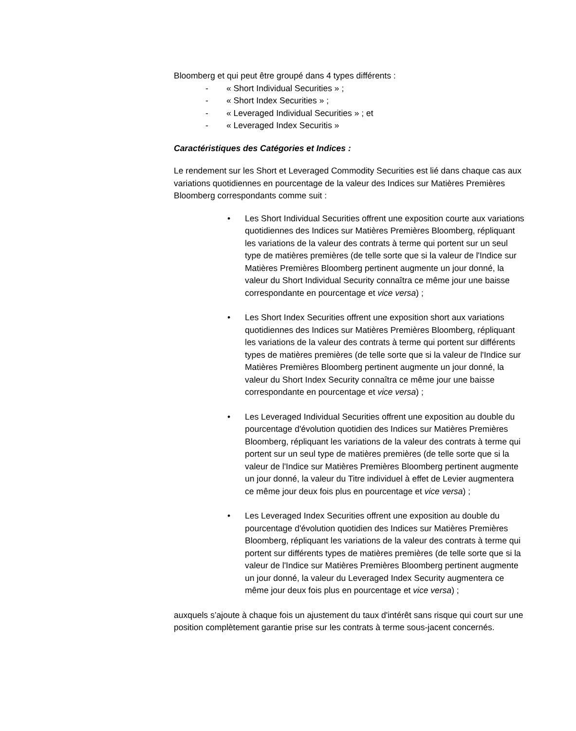Bloomberg et qui peut être groupé dans 4 types différents :
- « Short Individual Securities » ;
- « Short Index Securities » ;
- « Leveraged Individual Securities » ; et
- « Leveraged Index Securitis »
Caractéristiques des Catégories et Indices :
Le rendement sur les Short et Leveraged Commodity Securities est lié dans chaque cas aux variations quotidiennes en pourcentage de la valeur des Indices sur Matières Premières Bloomberg correspondants comme suit :
• Les Short Individual Securities offrent une exposition courte aux variations quotidiennes des Indices sur Matières Premières Bloomberg, répliquant les variations de la valeur des contrats à terme qui portent sur un seul type de matières premières (de telle sorte que si la valeur de l'Indice sur Matières Premières Bloomberg pertinent augmente un jour donné, la valeur du Short Individual Security connaîtra ce même jour une baisse correspondante en pourcentage et vice versa) ;
• Les Short Index Securities offrent une exposition short aux variations quotidiennes des Indices sur Matières Premières Bloomberg, répliquant les variations de la valeur des contrats à terme qui portent sur différents types de matières premières (de telle sorte que si la valeur de l'Indice sur Matières Premières Bloomberg pertinent augmente un jour donné, la valeur du Short Index Security connaîtra ce même jour une baisse correspondante en pourcentage et vice versa) ;
• Les Leveraged Individual Securities offrent une exposition au double du pourcentage d'évolution quotidien des Indices sur Matières Premières Bloomberg, répliquant les variations de la valeur des contrats à terme qui portent sur un seul type de matières premières (de telle sorte que si la valeur de l'Indice sur Matières Premières Bloomberg pertinent augmente un jour donné, la valeur du Titre individuel à effet de Levier augmentera ce même jour deux fois plus en pourcentage et vice versa) ;
• Les Leveraged Index Securities offrent une exposition au double du pourcentage d'évolution quotidien des Indices sur Matières Premières Bloomberg, répliquant les variations de la valeur des contrats à terme qui portent sur différents types de matières premières (de telle sorte que si la valeur de l'Indice sur Matières Premières Bloomberg pertinent augmente un jour donné, la valeur du Leveraged Index Security augmentera ce même jour deux fois plus en pourcentage et vice versa) ;
auxquels s’ajoute à chaque fois un ajustement du taux d'intérêt sans risque qui court sur une position complètement garantie prise sur les contrats à terme sous-jacent concernés.